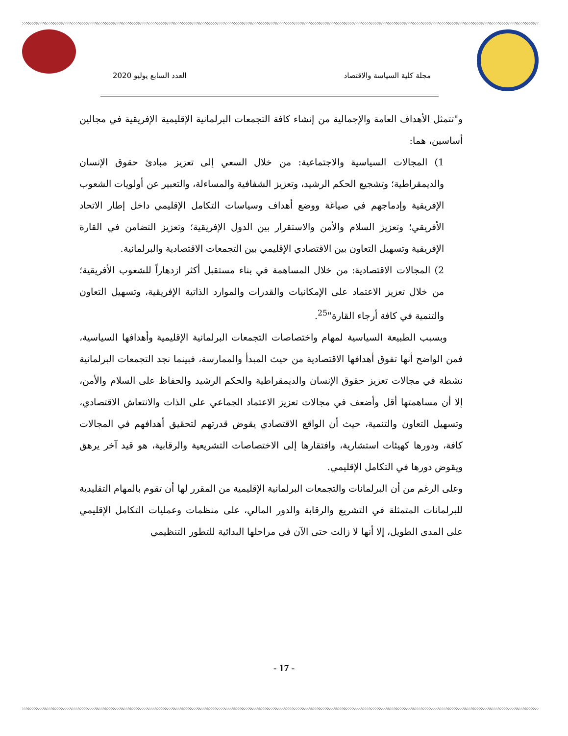مجلة كلية السياسة والاقتصاد العدد السابع يوليو 2020
و"تتمثل الأهداف العامة والإجمالية من إنشاء كافة التجمعات البرلمانية الإقليمية الإفريقية في مجالين أساسين، هما:
1) المجالات السياسية والاجتماعية: من خلال السعي إلى تعزيز مبادئ حقوق الإنسان والديمقراطية؛ وتشجيع الحكم الرشيد، وتعزيز الشفافية والمساءلة، والتعبير عن أولويات الشعوب الإفريقية وإدماجهم في صياغة ووضع أهداف وسياسات التكامل الإقليمي داخل إطار الاتحاد الأفريقي؛ وتعزيز السلام والأمن والاستقرار بين الدول الإفريقية؛ وتعزيز التضامن في القارة الإفريقية وتسهيل التعاون بين الاقتصادي الإقليمي بين التجمعات الاقتصادية والبرلمانية.
2) المجالات الاقتصادية: من خلال المساهمة في بناء مستقبل أكثر ازدهاراً للشعوب الأفريقية؛ من خلال تعزيز الاعتماد على الإمكانيات والقدرات والموارد الذاتية الإفريقية، وتسهيل التعاون والتنمية في كافة أرجاء القارة"<sup>25</sup>.
وبسبب الطبيعة السياسية لمهام واختصاصات التجمعات البرلمانية الإقليمية وأهدافها السياسية، فمن الواضح أنها تفوق أهدافها الاقتصادية من حيث المبدأ والممارسة، فبينما نجد التجمعات البرلمانية نشطة في مجالات تعزيز حقوق الإنسان والديمقراطية والحكم الرشيد والحفاظ على السلام والأمن، إلا أن مساهمتها أقل وأضعف في مجالات تعزيز الاعتماد الجماعي على الذات والانتعاش الاقتصادي، وتسهيل التعاون والتنمية، حيث أن الواقع الاقتصادي يقوض قدرتهم لتحقيق أهدافهم في المجالات كافة، ودورها كهيئات استشارية، وافتقارها إلى الاختصاصات التشريعية والرقابية، هو قيد آخر يرهق ويقوض دورها في التكامل الإقليمي.
وعلى الرغم من أن البرلمانات والتجمعات البرلمانية الإقليمية من المقرر لها أن تقوم بالمهام التقليدية للبرلمانات المتمثلة في التشريع والرقابة والدور المالي، على منظمات وعمليات التكامل الإقليمي على المدى الطويل، إلا أنها لا زالت حتى الآن في مراحلها البدائية للتطور التنظيمي
- 17 -